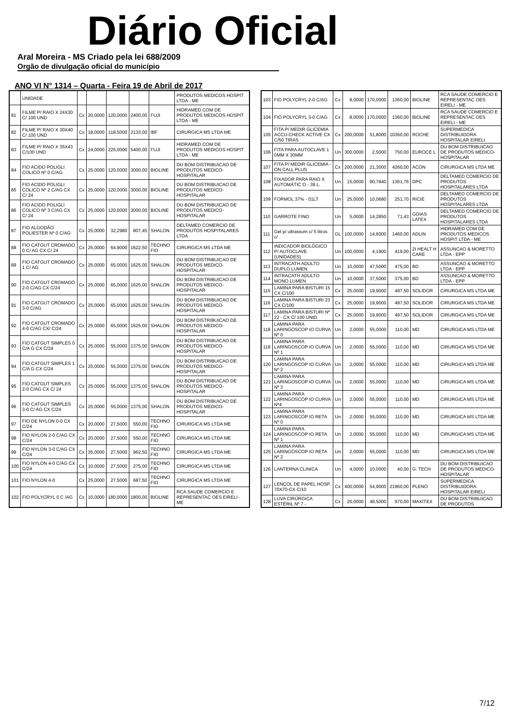Diário Oficial
Aral Moreira - MS Criado pela lei 688/2009
Orgão de divulgação oficial do município
ANO VI N° 1314 – Quarta - Feira 19 de Abril de 2017
| | UNIDADE | | | | | | PRODUTOS MEDICOS HOSPIT LTDA - ME |
| 81 | FILME P/ RAIO X 24X30 C/ 100 UND | Cx | 20,0000 | 120,0000 | 2400,00 | FUJI | HIDRAMED COM DE PRODUTOS MEDICOS HOSPIT LTDA - ME |
| 82 | FILME P/ RAIO X 30X40 C/ 100 UND | Cx | 18,0000 | 118,5000 | 2133,00 | IBF | CIRURGICA MS LTDA ME |
| 83 | FILME P/ RAIO X 35X43 C/100 UND | Cx | 24,0000 | 225,0000 | 5400,00 | FUJI | HIDRAMED COM DE PRODUTOS MEDICOS HOSPIT LTDA - ME |
| 84 | FIO ACIDO POLIGLI COLICO Nº 0 C/AG | Cx | 25,0000 | 120,0000 | 3000,00 | BIOLINE | DU BOM DISTRIBUICAO DE PRODUTOS MEDICO-HOSPITALAR |
| 85 | FIO ACIDO POLIGLI COLICO Nº 2 C/AG CX C/ 24 | Cx | 25,0000 | 120,0000 | 3000,00 | BIOLINE | DU BOM DISTRIBUICAO DE PRODUTOS MEDICO-HOSPITALAR |
| 86 | FIO ACIDO POLIGLI COLICO Nº 3 C/AG CX C/ 24 | Cx | 25,0000 | 120,0000 | 3000,00 | BIOLINE | DU BOM DISTRIBUICAO DE PRODUTOS MEDICO-HOSPITALAR |
| 87 | FIO ALGODÃO POLIESTER Nº 0 C/AG | Cx | 25,0000 | 32,2980 | 807,45 | SHALON | DELTAMED COMERCIO DE PRODUTOS HOSPITALARES LTDA |
| 88 | FIO CATGUT CROMADO 0 C/ AG CX C/ 24 | Cx | 25,0000 | 64,9000 | 1622,50 | TECHNO FIO | CIRURGICA MS LTDA ME |
| 89 | FIO CATGUT CROMADO 1 C/ AG | Cx | 25,0000 | 65,0000 | 1625,00 | SHALON | DU BOM DISTRIBUICAO DE PRODUTOS MEDICO-HOSPITALAR |
| 90 | FIO CATGUT CROMADO 2-0 C/AG CX C/24 | Cx | 25,0000 | 65,0000 | 1625,00 | SHALON | DU BOM DISTRIBUICAO DE PRODUTOS MEDICO-HOSPITALAR |
| 91 | FIO CATGUT CROMADO 3-0 C/AG | Cx | 25,0000 | 65,0000 | 1625,00 | SHALON | DU BOM DISTRIBUICAO DE PRODUTOS MEDICO-HOSPITALAR |
| 92 | FIO CATGUT CROMADO 4-0 C/AG CX/ C/24 | Cx | 25,0000 | 65,0000 | 1625,00 | SHALON | DU BOM DISTRIBUICAO DE PRODUTOS MEDICO-HOSPITALAR |
| 93 | FIO CATGUT SIMPLES 0 C/A G CX C/24 | Cx | 25,0000 | 55,0000 | 1375,00 | SHALON | DU BOM DISTRIBUICAO DE PRODUTOS MEDICO-HOSPITALAR |
| 94 | FIO CATGUT SIMPLES 1 C/A G CX C/24 | Cx | 25,0000 | 55,0000 | 1375,00 | SHALON | DU BOM DISTRIBUICAO DE PRODUTOS MEDICO-HOSPITALAR |
| 95 | FIO CATGUT SIMPLES 2-0 C/AG CX C/ 24 | Cx | 25,0000 | 55,0000 | 1375,00 | SHALON | DU BOM DISTRIBUICAO DE PRODUTOS MEDICO-HOSPITALAR |
| 96 | FIO CATGUT SIMPLES 3-0 C/ AG CX C/24 | Cx | 25,0000 | 55,0000 | 1375,00 | SHALON | DU BOM DISTRIBUICAO DE PRODUTOS MEDICO-HOSPITALAR |
| 97 | FIO DE NYLON 0-0 CX C/24 | Cx | 20,0000 | 27,5000 | 550,00 | TECHNO FIO | CIRURGICA MS LTDA ME |
| 98 | FIO NYLON 2-0 C/AG CX C/24 | Cx | 20,0000 | 27,5000 | 550,00 | TECHNO FIO | CIRURGICA MS LTDA ME |
| 99 | FIO NYLON 3-0 C/AG CX C/24 | Cx | 35,0000 | 27,5000 | 962,50 | TECHNO FIO | CIRURGICA MS LTDA ME |
| 100 | FIO NYLON 4-0 C/AG CX C/24 | Cx | 10,0000 | 27,5000 | 275,00 | TECHNO FIO | CIRURGICA MS LTDA ME |
| 101 | FIO NYLON 4-0 | Cx | 25,0000 | 27,5000 | 687,50 | TECHNO FIO | CIRURGICA MS LTDA ME |
| 102 | FIO POLYCRYL 0 C /AG | Cx | 10,0000 | 180,0000 | 1800,00 | BIOLINE | RCA SAUDE COMERCIO E REPRESENTAC OES EIRELI - ME |
| 103 | FIO POLYCRYL 2-0 C/AG | Cx | 8,0000 | 170,0000 | 1360,00 | BIOLINE | RCA SAUDE COMERCIO E REPRESENTAC OES EIRELI - ME |
| 104 | FIO POLYCRYL 3-0 C/AG | Cx | 8,0000 | 170,0000 | 1360,00 | BIOLINE | RCA SAUDE COMERCIO E REPRESENTAC OES EIRELI - ME |
| 105 | FITA P/ MEDIR GLICEMIA ACCU-CHECK ACTIVE CX C/50 TIRAS | Cx | 200,0000 | 51,8000 | 10360,00 | ROCHE | SUPERMEDICA DISTRIBUIDORA HOSPITALAR EIRELI |
| 106 | FITA PARA AUTOCLAVE 1 0MM X 30MM | Un | 300,0000 | 2,5000 | 750,00 | EUROCE L | DU BOM DISTRIBUICAO DE PRODUTOS MEDICO-HOSPITALAR |
| 107 | FITA P/ MEDIR GLICEMIA - ON CALL PLUS | Cx | 200,0000 | 21,3000 | 4260,00 | ACON | CIRURGICA MS LTDA ME |
| 108 | FIXADOR PARA RAIO X AUTOMÁTIC O - 38 L. | Un | 15,0000 | 90,7840 | 1361,76 | DPC | DELTAMED COMERCIO DE PRODUTOS HOSPITALARES LTDA |
| 109 | FORMOL 37% - 01LT | Un | 25,0000 | 10,0680 | 251,70 | RICIE | DELTAMED COMERCIO DE PRODUTOS HOSPITALARES LTDA |
| 110 | GARROTE FINO | Un | 5,0000 | 14,2850 | 71,43 | GOIAS LATEX | DELTAMED COMERCIO DE PRODUTOS HOSPITALARES LTDA |
| 111 | Gel p/ ultrassom c/ 5 litros c/ | GL | 100,0000 | 14,6000 | 1460,00 | ADLIN | HIDRAMED COM DE PRODUTOS MEDICOS HOSPIT LTDA - ME |
| 112 | INDICADOR BIOLÓGICO P/ AUTOCLAVE (UNIDADES) | Un | 100,0000 | 4,1900 | 419,00 | 2I HEALT H CARE | ASSUNCAO & MORETTO LTDA - EPP |
| 113 | INTRACATH ADULTO DUPLO LUMEN | Un | 10,0000 | 47,5000 | 475,00 | BD | ASSUNCAO & MORETTO LTDA - EPP |
| 114 | INTRACATH ADULTO MONO LUMEN | Un | 10,0000 | 37,5000 | 375,00 | BD | ASSUNCAO & MORETTO LTDA - EPP |
| 115 | LAMINA PARA BISTURI 15 CX C/100 | Cx | 25,0000 | 19,9000 | 497,50 | SOLIDOR | CIRURGICA MS LTDA ME |
| 116 | LAMINA PARA BISTURI 23 CX C/100 | Cx | 25,0000 | 19,9000 | 497,50 | SOLIDOR | CIRURGICA MS LTDA ME |
| 117 | LAMINA PARA BISTURI Nº 22 - CX C/ 100 UNID. | Cx | 25,0000 | 19,9000 | 497,50 | SOLIDOR | CIRURGICA MS LTDA ME |
| 118 | LAMINA PARA LARINGOSCOP IO CURVA Nº 0 | Un | 2,0000 | 55,0000 | 110,00 | MD | CIRURGICA MS LTDA ME |
| 119 | LAMINA PARA LARINGOSCOP IO CURVA Nº 1 | Un | 2,0000 | 55,0000 | 110,00 | MD | CIRURGICA MS LTDA ME |
| 120 | LAMINA PARA LARINGOSCOP IO CURVA Nº 2 | Un | 2,0000 | 55,0000 | 110,00 | MD | CIRURGICA MS LTDA ME |
| 121 | LAMINA PARA LARINGOSCOP IO CURVA Nº 3 | Un | 2,0000 | 55,0000 | 110,00 | MD | CIRURGICA MS LTDA ME |
| 122 | LAMINA PARA LARINGOSCOP IO CURVA Nº4 | Un | 2,0000 | 55,0000 | 110,00 | MD | CIRURGICA MS LTDA ME |
| 123 | LAMINA PARA LARINGOSCOP IO RETA Nº 0 | Un | 2,0000 | 55,0000 | 110,00 | MD | CIRURGICA MS LTDA ME |
| 124 | LAMINA PARA LARINGOSCOP IO RETA Nº 1 | Un | 2,0000 | 55,0000 | 110,00 | MD | CIRURGICA MS LTDA ME |
| 125 | LAMINA PARA LARINGOSCOP IO RETA Nº 2 | Un | 2,0000 | 55,0000 | 110,00 | MD | CIRURGICA MS LTDA ME |
| 126 | LANTERNA CLINICA | Un | 4,0000 | 10,0000 | 40,00 | G. TECH | DU BOM DISTRIBUICAO DE PRODUTOS MEDICO-HOSPITALAR |
| 127 | LENÇOL DE PAPEL HOSP. 70X70-CX C/10 | Cx | 400,0000 | 54,9000 | 21960,00 | PLENO | SUPERMEDICA DISTRIBUIDORA HOSPITALAR EIRELI |
| 128 | LUVA CIRÚRGICA ESTÉRIL Nº 7 - | Cx | 20,0000 | 48,5000 | 970,00 | MAXITEX | DU BOM DISTRIBUICAO DE PRODUTOS |
7/12